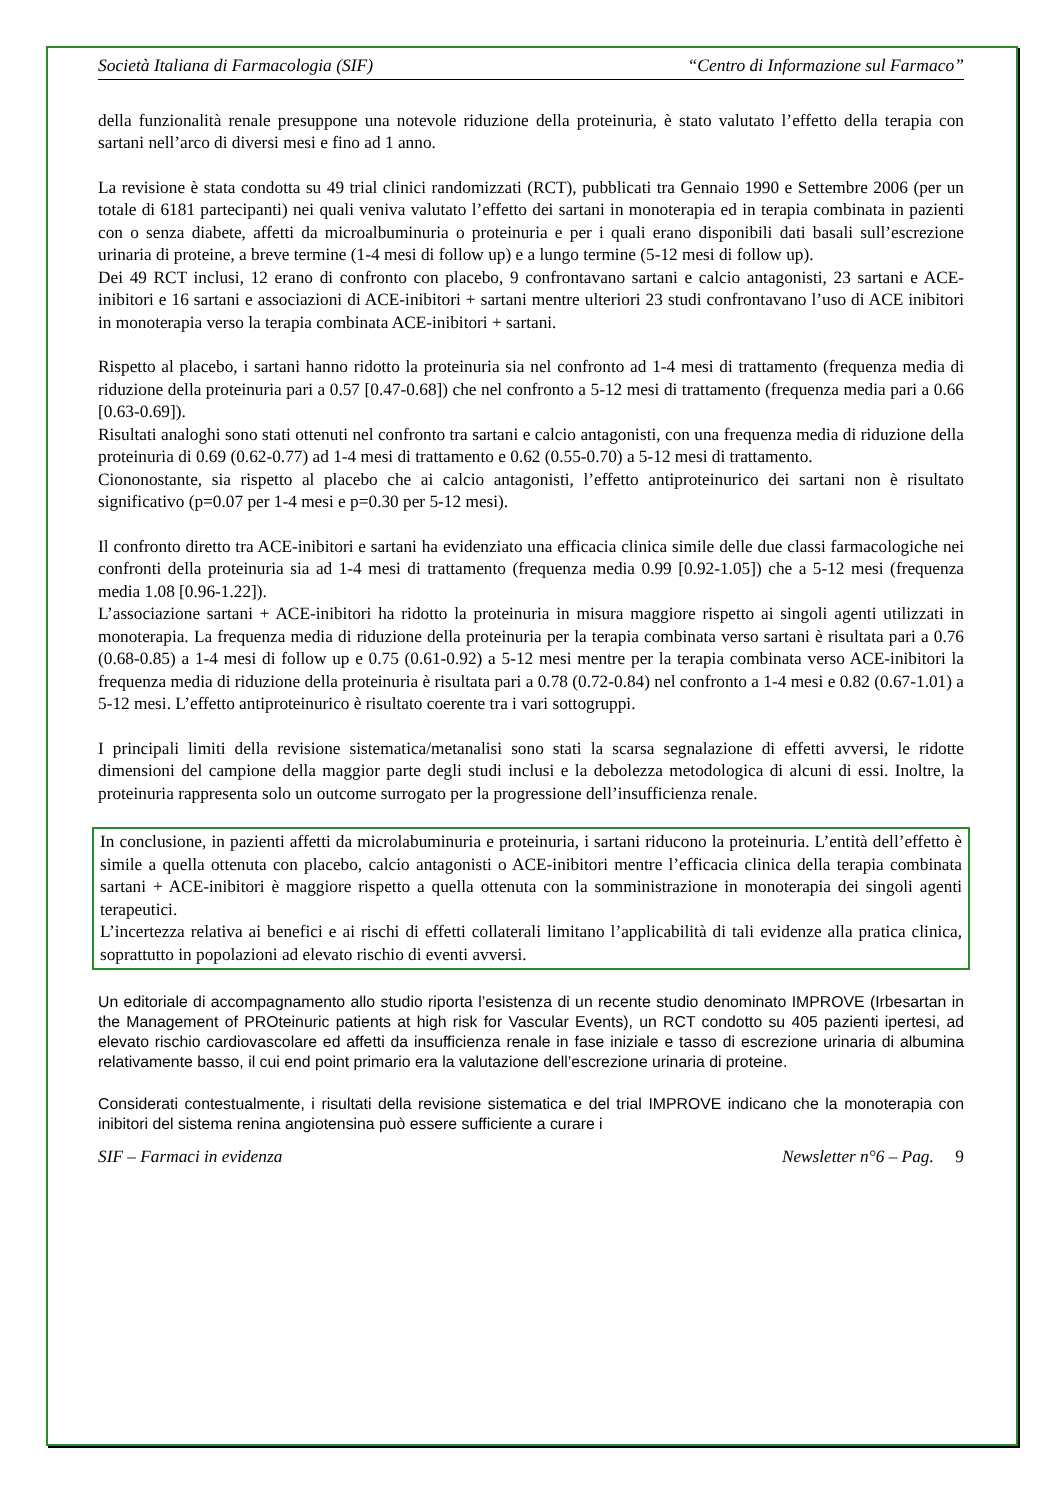Società Italiana di Farmacologia (SIF) “Centro di Informazione sul Farmaco”
della funzionalità renale presuppone una notevole riduzione della proteinuria, è stato valutato l’effetto della terapia con sartani nell’arco di diversi mesi e fino ad 1 anno.
La revisione è stata condotta su 49 trial clinici randomizzati (RCT), pubblicati tra Gennaio 1990 e Settembre 2006 (per un totale di 6181 partecipanti) nei quali veniva valutato l’effetto dei sartani in monoterapia ed in terapia combinata in pazienti con o senza diabete, affetti da microalbuminuria o proteinuria e per i quali erano disponibili dati basali sull’escrezione urinaria di proteine, a breve termine (1-4 mesi di follow up) e a lungo termine (5-12 mesi di follow up).
Dei 49 RCT inclusi, 12 erano di confronto con placebo, 9 confrontavano sartani e calcio antagonisti, 23 sartani e ACE-inibitori e 16 sartani e associazioni di ACE-inibitori + sartani mentre ulteriori 23 studi confrontavano l’uso di ACE inibitori in monoterapia verso la terapia combinata ACE-inibitori + sartani.
Rispetto al placebo, i sartani hanno ridotto la proteinuria sia nel confronto ad 1-4 mesi di trattamento (frequenza media di riduzione della proteinuria pari a 0.57 [0.47-0.68]) che nel confronto a 5-12 mesi di trattamento (frequenza media pari a 0.66 [0.63-0.69]).
Risultati analoghi sono stati ottenuti nel confronto tra sartani e calcio antagonisti, con una frequenza media di riduzione della proteinuria di 0.69 (0.62-0.77) ad 1-4 mesi di trattamento e 0.62 (0.55-0.70) a 5-12 mesi di trattamento.
Ciononostante, sia rispetto al placebo che ai calcio antagonisti, l’effetto antiproteinurico dei sartani non è risultato significativo (p=0.07 per 1-4 mesi e p=0.30 per 5-12 mesi).
Il confronto diretto tra ACE-inibitori e sartani ha evidenziato una efficacia clinica simile delle due classi farmacologiche nei confronti della proteinuria sia ad 1-4 mesi di trattamento (frequenza media 0.99 [0.92-1.05]) che a 5-12 mesi (frequenza media 1.08 [0.96-1.22]).
L’associazione sartani + ACE-inibitori ha ridotto la proteinuria in misura maggiore rispetto ai singoli agenti utilizzati in monoterapia. La frequenza media di riduzione della proteinuria per la terapia combinata verso sartani è risultata pari a 0.76 (0.68-0.85) a 1-4 mesi di follow up e 0.75 (0.61-0.92) a 5-12 mesi mentre per la terapia combinata verso ACE-inibitori la frequenza media di riduzione della proteinuria è risultata pari a 0.78 (0.72-0.84) nel confronto a 1-4 mesi e 0.82 (0.67-1.01) a 5-12 mesi. L’effetto antiproteinurico è risultato coerente tra i vari sottogruppi.
I principali limiti della revisione sistematica/metanalisi sono stati la scarsa segnalazione di effetti avversi, le ridotte dimensioni del campione della maggior parte degli studi inclusi e la debolezza metodologica di alcuni di essi. Inoltre, la proteinuria rappresenta solo un outcome surrogato per la progressione dell’insufficienza renale.
In conclusione, in pazienti affetti da microlabuminuria e proteinuria, i sartani riducono la proteinuria. L’entità dell’effetto è simile a quella ottenuta con placebo, calcio antagonisti o ACE-inibitori mentre l’efficacia clinica della terapia combinata sartani + ACE-inibitori è maggiore rispetto a quella ottenuta con la somministrazione in monoterapia dei singoli agenti terapeutici.
L’incertezza relativa ai benefici e ai rischi di effetti collaterali limitano l’applicabilità di tali evidenze alla pratica clinica, soprattutto in popolazioni ad elevato rischio di eventi avversi.
Un editoriale di accompagnamento allo studio riporta l’esistenza di un recente studio denominato IMPROVE (Irbesartan in the Management of PROteinuric patients at high risk for Vascular Events), un RCT condotto su 405 pazienti ipertesi, ad elevato rischio cardiovascolare ed affetti da insufficienza renale in fase iniziale e tasso di escrezione urinaria di albumina relativamente basso, il cui end point primario era la valutazione dell’escrezione urinaria di proteine.
Considerati contestualmente, i risultati della revisione sistematica e del trial IMPROVE indicano che la monoterapia con inibitori del sistema renina angiotensina può essere sufficiente a curare i
SIF – Farmaci in evidenza Newsletter n°6 – Pag. 9